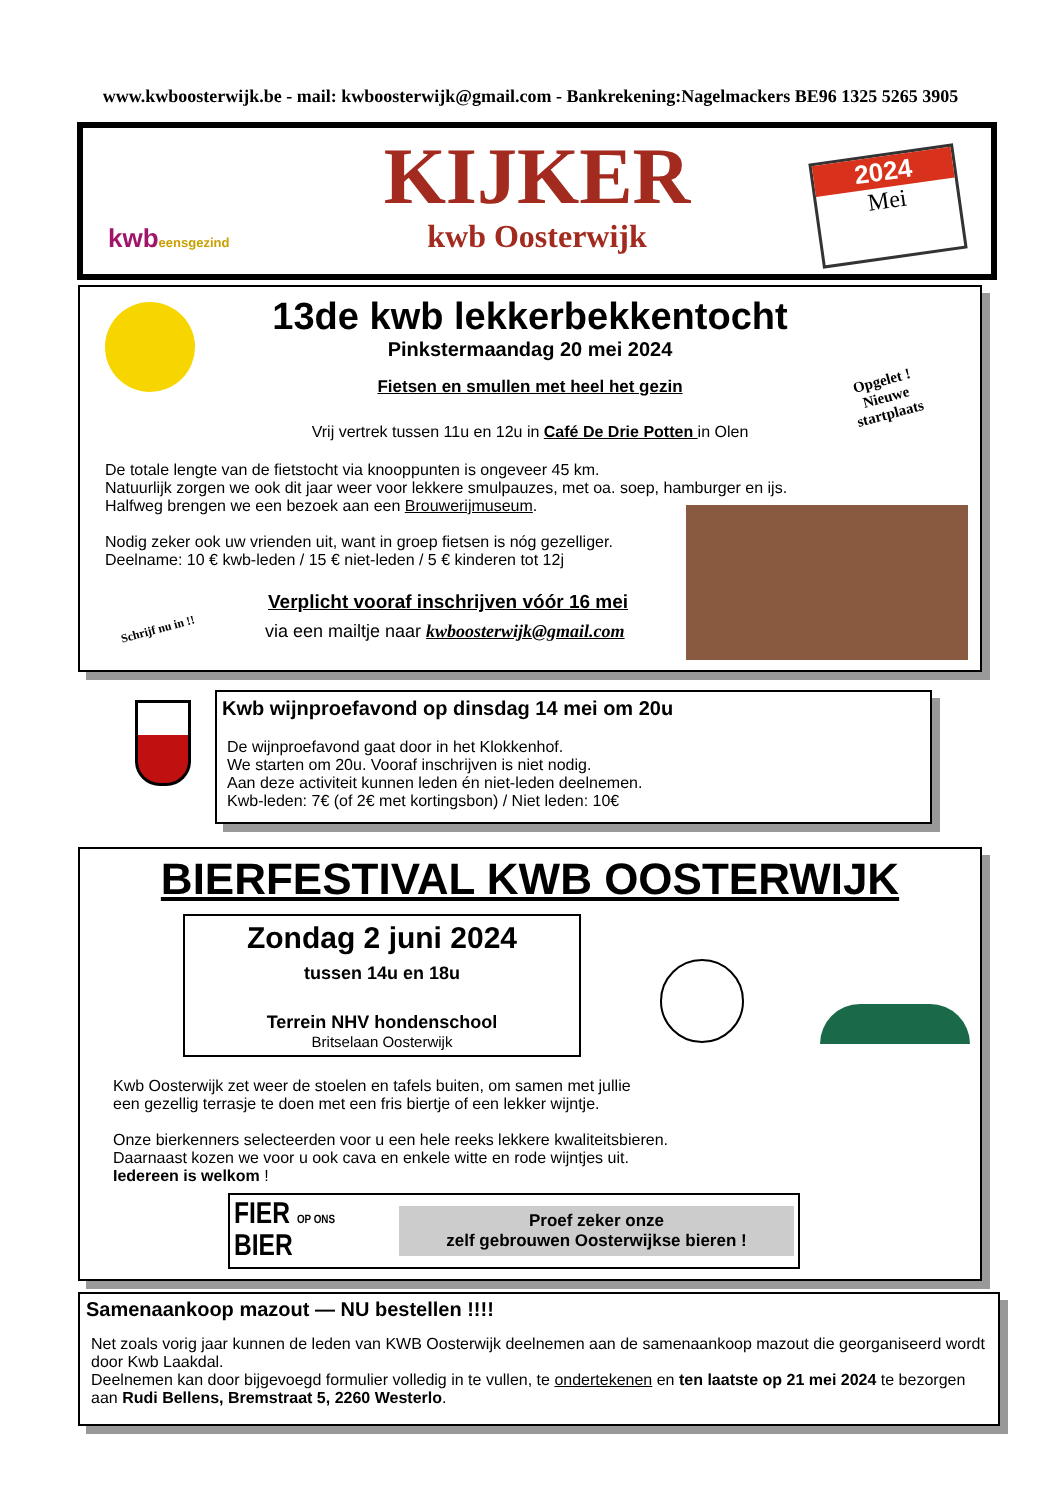www.kwboosterwijk.be - mail: kwboosterwijk@gmail.com - Bankrekening:Nagelmackers BE96 1325 5265 3905
kwbeensgezind
KIJKER
kwb Oosterwijk
2024
Mei
13de kwb lekkerbekkentocht
Pinkstermaandag 20 mei 2024
Fietsen en smullen met heel het gezin
Vrij vertrek tussen 11u en 12u in Café De Drie Potten in Olen
Opgelet !
Nieuwe
startplaats
De totale lengte van de fietstocht via knooppunten is ongeveer 45 km.
Natuurlijk zorgen we ook dit jaar weer voor lekkere smulpauzes, met oa. soep, hamburger en ijs.
Halfweg brengen we een bezoek aan een Brouwerijmuseum.
Nodig zeker ook uw vrienden uit, want in groep fietsen is nóg gezelliger.
Deelname: 10 € kwb-leden / 15 € niet-leden / 5 € kinderen tot 12j
Schrijf nu in !!
Verplicht vooraf inschrijven vóór 16 mei
via een mailtje naar kwboosterwijk@gmail.com
Kwb wijnproefavond op dinsdag 14 mei om 20u
De wijnproefavond gaat door in het Klokkenhof.
We starten om 20u. Vooraf inschrijven is niet nodig.
Aan deze activiteit kunnen leden én niet-leden deelnemen.
Kwb-leden: 7€ (of 2€ met kortingsbon) / Niet leden: 10€
BIERFESTIVAL KWB OOSTERWIJK
Zondag 2 juni 2024
tussen 14u en 18u
Terrein NHV hondenschool
Britselaan Oosterwijk
Kwb Oosterwijk zet weer de stoelen en tafels buiten, om samen met jullie
een gezellig terrasje te doen met een fris biertje of een lekker wijntje.
Onze bierkenners selecteerden voor u een hele reeks lekkere kwaliteitsbieren.
Daarnaast kozen we voor u ook cava en enkele witte en rode wijntjes uit.
Iedereen is welkom !
FIER OP ONS BIER
Proef zeker onze
zelf gebrouwen Oosterwijkse bieren !
Samenaankoop mazout — NU bestellen !!!!
Net zoals vorig jaar kunnen de leden van KWB Oosterwijk deelnemen aan de samenaankoop mazout die georganiseerd wordt door Kwb Laakdal.
Deelnemen kan door bijgevoegd formulier volledig in te vullen, te ondertekenen en ten laatste op 21 mei 2024 te bezorgen aan Rudi Bellens, Bremstraat 5, 2260 Westerlo.